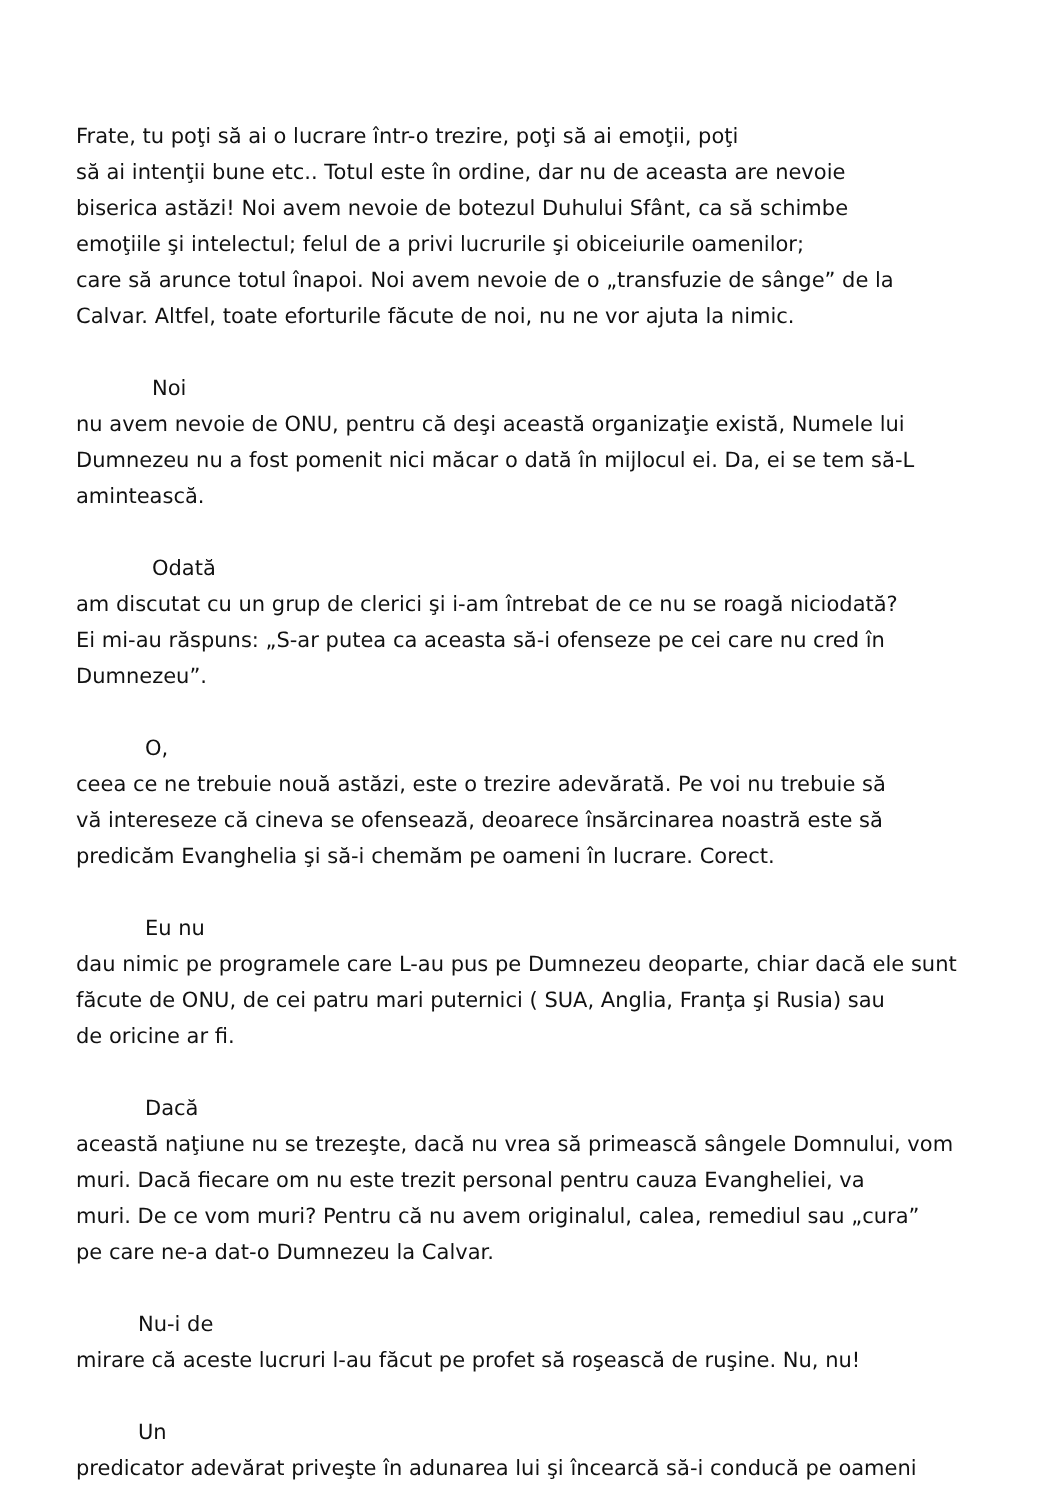Frate, tu poţi să ai o lucrare într-o trezire, poţi să ai emoţii, poţi
să ai intenţii bune etc.. Totul este în ordine, dar nu de aceasta are nevoie
biserica astăzi! Noi avem nevoie de botezul Duhului Sfânt, ca să schimbe
emoţiile şi intelectul; felul de a privi lucrurile şi obiceiurile oamenilor;
care să arunce totul înapoi. Noi avem nevoie de o „transfuzie de sânge” de la
Calvar. Altfel, toate eforturile făcute de noi, nu ne vor ajuta la nimic.
Noi
nu avem nevoie de ONU, pentru că deşi această organizaţie există, Numele lui
Dumnezeu nu a fost pomenit nici măcar o dată în mijlocul ei. Da, ei se tem să-L
amintească.
Odată
am discutat cu un grup de clerici şi i-am întrebat de ce nu se roagă niciodată?
Ei mi-au răspuns: „S-ar putea ca aceasta să-i ofenseze pe cei care nu cred în
Dumnezeu”.
O,
ceea ce ne trebuie nouă astăzi, este o trezire adevărată. Pe voi nu trebuie să
vă intereseze că cineva se ofensează, deoarece însărcinarea noastră este să
predicăm Evanghelia şi să-i chemăm pe oameni în lucrare. Corect.
Eu nu
dau nimic pe programele care L-au pus pe Dumnezeu deoparte, chiar dacă ele sunt
făcute de ONU, de cei patru mari puternici ( SUA, Anglia, Franţa şi Rusia) sau
de oricine ar fi.
Dacă
această naţiune nu se trezeşte, dacă nu vrea să primească sângele Domnului, vom
muri. Dacă fiecare om nu este trezit personal pentru cauza Evangheliei, va
muri. De ce vom muri? Pentru că nu avem originalul, calea, remediul sau „cura”
pe care ne-a dat-o Dumnezeu la Calvar.
Nu-i de
mirare că aceste lucruri l-au făcut pe profet să roşească de ruşine. Nu, nu!
Un
predicator adevărat priveşte în adunarea lui şi încearcă să-i conducă pe oameni